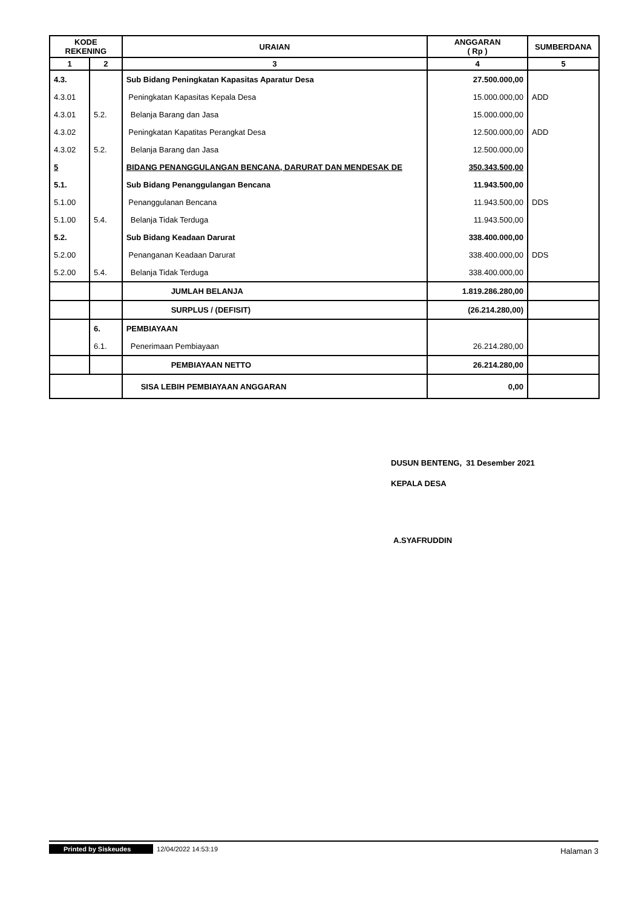| KODE REKENING | | URAIAN | ANGGARAN ( Rp ) | SUMBERDANA |
| --- | --- | --- | --- | --- |
| 1 | 2 | 3 | 4 | 5 |
| 4.3. | | Sub Bidang Peningkatan Kapasitas Aparatur Desa | 27.500.000,00 | |
| 4.3.01 | | Peningkatan Kapasitas Kepala Desa | 15.000.000,00 | ADD |
| 4.3.01 | 5.2. | Belanja Barang dan Jasa | 15.000.000,00 | |
| 4.3.02 | | Peningkatan Kapatitas Perangkat Desa | 12.500.000,00 | ADD |
| 4.3.02 | 5.2. | Belanja Barang dan Jasa | 12.500.000,00 | |
| 5 | | BIDANG PENANGGULANGAN BENCANA, DARURAT DAN MENDESAK DE | 350.343.500,00 | |
| 5.1. | | Sub Bidang Penanggulangan Bencana | 11.943.500,00 | |
| 5.1.00 | | Penanggulanan Bencana | 11.943.500,00 | DDS |
| 5.1.00 | 5.4. | Belanja Tidak Terduga | 11.943.500,00 | |
| 5.2. | | Sub Bidang Keadaan Darurat | 338.400.000,00 | |
| 5.2.00 | | Penanganan Keadaan Darurat | 338.400.000,00 | DDS |
| 5.2.00 | 5.4. | Belanja Tidak Terduga | 338.400.000,00 | |
| | | JUMLAH BELANJA | 1.819.286.280,00 | |
| | | SURPLUS / (DEFISIT) | (26.214.280,00) | |
| | 6. | PEMBIAYAAN | | |
| | 6.1. | Penerimaan Pembiayaan | 26.214.280,00 | |
| | | PEMBIAYAAN NETTO | 26.214.280,00 | |
| | | SISA LEBIH PEMBIAYAAN ANGGARAN | 0,00 | |
DUSUN BENTENG, 31 Desember 2021
KEPALA DESA
A.SYAFRUDDIN
Printed by Siskeudes 12/04/2022 14:53:19 Halaman 3